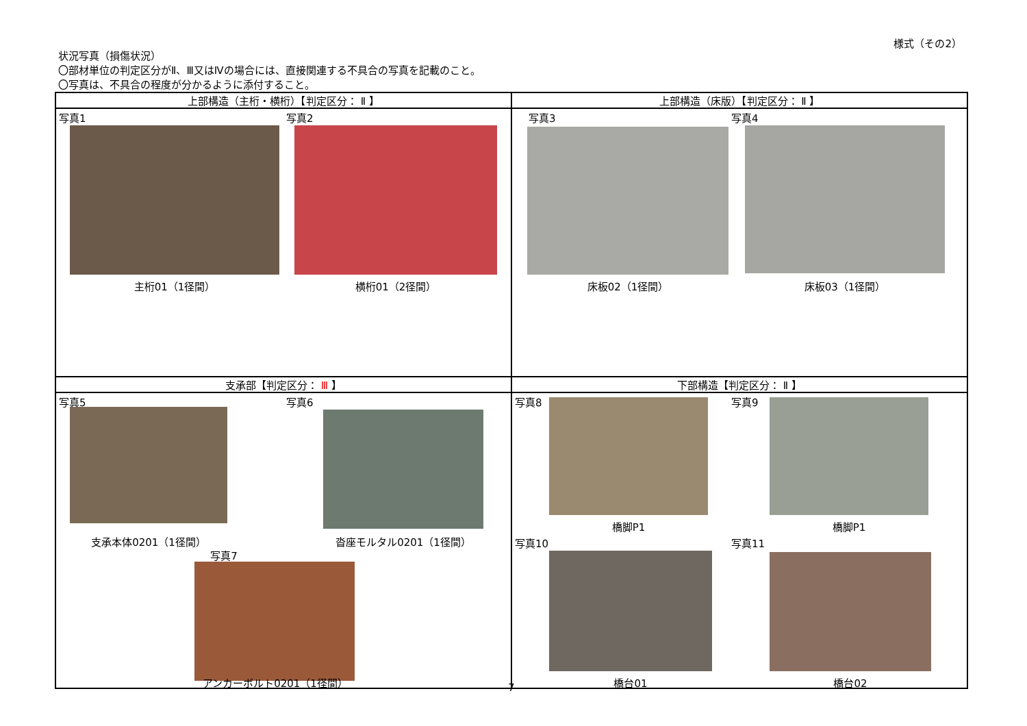様式（その2）
状況写真（損傷状況）
〇部材単位の判定区分がⅡ、Ⅲ又はⅣの場合には、直接関連する不具合の写真を記載のこと。
〇写真は、不具合の程度が分かるように添付すること。
| 上部構造（主桁・横桁）【判定区分： Ⅱ 】 | 上部構造（床版）【判定区分： Ⅱ 】 |
| --- | --- |
| 写真1 写真2 主桁01（1径間） 横桁01（2径間） | 写真3 写真4 床板02（1径間） 床板03（1径間） |
| 支承部【判定区分： Ⅲ 】 | 下部構造【判定区分： Ⅱ 】 |
| 写真5 写真6 支承本体0201（1径間） 沓座モルタル0201（1径間） 写真7 アンカーボルト0201（1径間） | 写真8 写真9 橋脚P1 橋脚P1 写真10 写真11 橋台01 橋台02 |
7